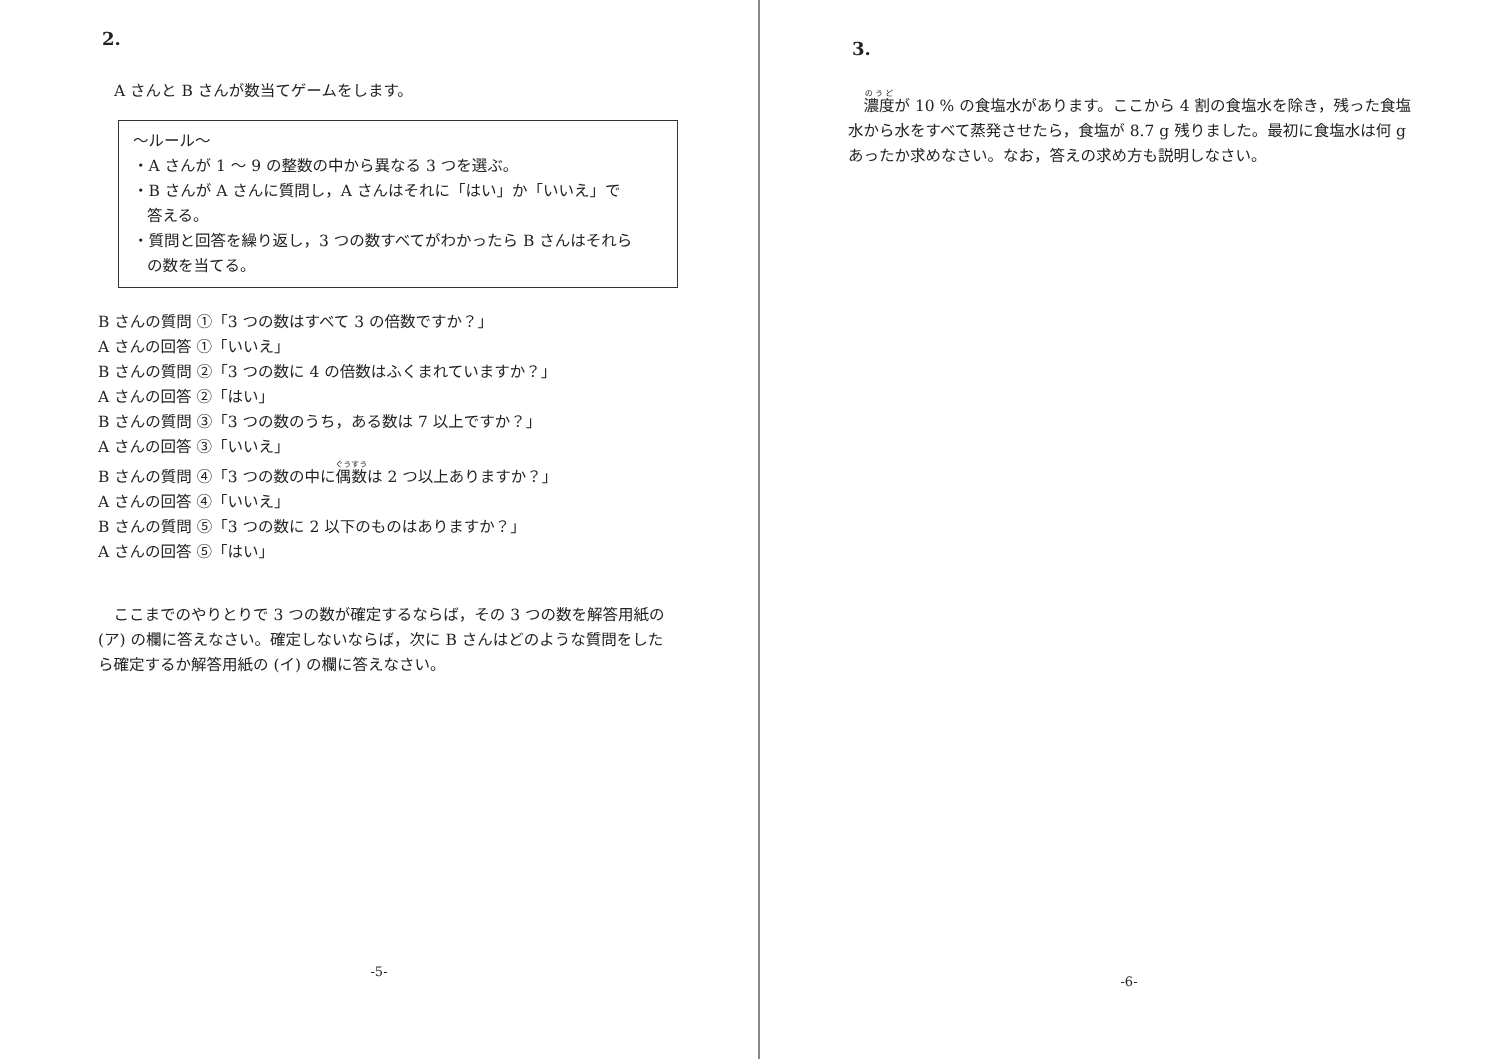2.
A さんと B さんが数当てゲームをします。
～ルール～
・A さんが 1 ～ 9 の整数の中から異なる 3 つを選ぶ。
・B さんが A さんに質問し，A さんはそれに「はい」か「いいえ」で
答える。
・質問と回答を繰り返し，3 つの数すべてがわかったら B さんはそれら
の数を当てる。
B さんの質問 ①「3 つの数はすべて 3 の倍数ですか？」
A さんの回答 ①「いいえ」
B さんの質問 ②「3 つの数に 4 の倍数はふくまれていますか？」
A さんの回答 ②「はい」
B さんの質問 ③「3 つの数のうち，ある数は 7 以上ですか？」
A さんの回答 ③「いいえ」
B さんの質問 ④「3 つの数の中に偶数は 2 つ以上ありますか？」
A さんの回答 ④「いいえ」
B さんの質問 ⑤「3 つの数に 2 以下のものはありますか？」
A さんの回答 ⑤「はい」
　ここまでのやりとりで 3 つの数が確定するならば，その 3 つの数を解答用紙の (ア) の欄に答えなさい。確定しないならば，次に B さんはどのような質問をしたら確定するか解答用紙の (イ) の欄に答えなさい。
-5-
3.
　濃度が 10 % の食塩水があります。ここから 4 割の食塩水を除き，残った食塩水から水をすべて蒸発させたら，食塩が 8.7 g 残りました。最初に食塩水は何 g あったか求めなさい。なお，答えの求め方も説明しなさい。
-6-